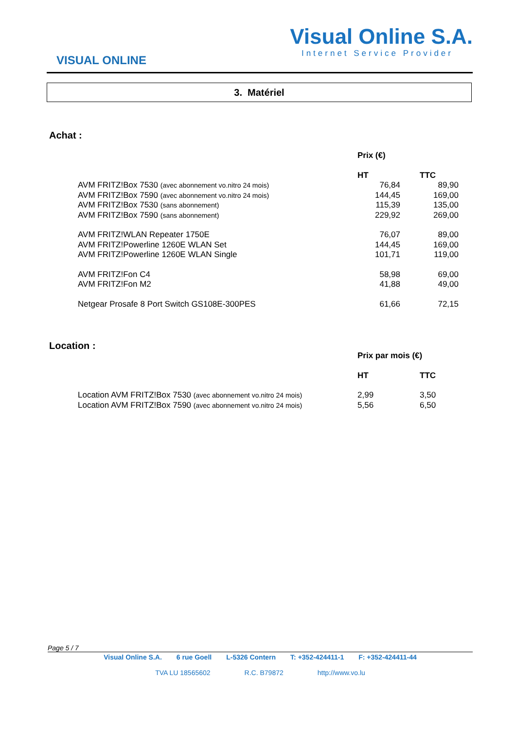VISUAL ONLINE
Visual Online S.A.
Internet Service Provider
3. Matériel
Achat :
| | Prix (€) | |
| | HT | TTC |
| AVM FRITZ!Box 7530 (avec abonnement vo.nitro 24 mois) | 76,84 | 89,90 |
| AVM FRITZ!Box 7590 (avec abonnement vo.nitro 24 mois) | 144,45 | 169,00 |
| AVM FRITZ!Box 7530 (sans abonnement) | 115,39 | 135,00 |
| AVM FRITZ!Box 7590 (sans abonnement) | 229,92 | 269,00 |
| AVM FRITZ!WLAN Repeater 1750E | 76,07 | 89,00 |
| AVM FRITZ!Powerline 1260E WLAN Set | 144,45 | 169,00 |
| AVM FRITZ!Powerline 1260E WLAN Single | 101,71 | 119,00 |
| AVM FRITZ!Fon C4 | 58,98 | 69,00 |
| AVM FRITZ!Fon M2 | 41,88 | 49,00 |
| Netgear Prosafe 8 Port Switch GS108E-300PES | 61,66 | 72,15 |
Location :
| | Prix par mois (€) | |
| | HT | TTC |
| Location AVM FRITZ!Box 7530 (avec abonnement vo.nitro 24 mois) | 2,99 | 3,50 |
| Location AVM FRITZ!Box 7590 (avec abonnement vo.nitro 24 mois) | 5,56 | 6,50 |
Page 5 / 7
Visual Online S.A. 6 rue Goell L-5326 Contern T: +352-424411-1 F: +352-424411-44
TVA LU 18565602 R.C. B79872 http://www.vo.lu